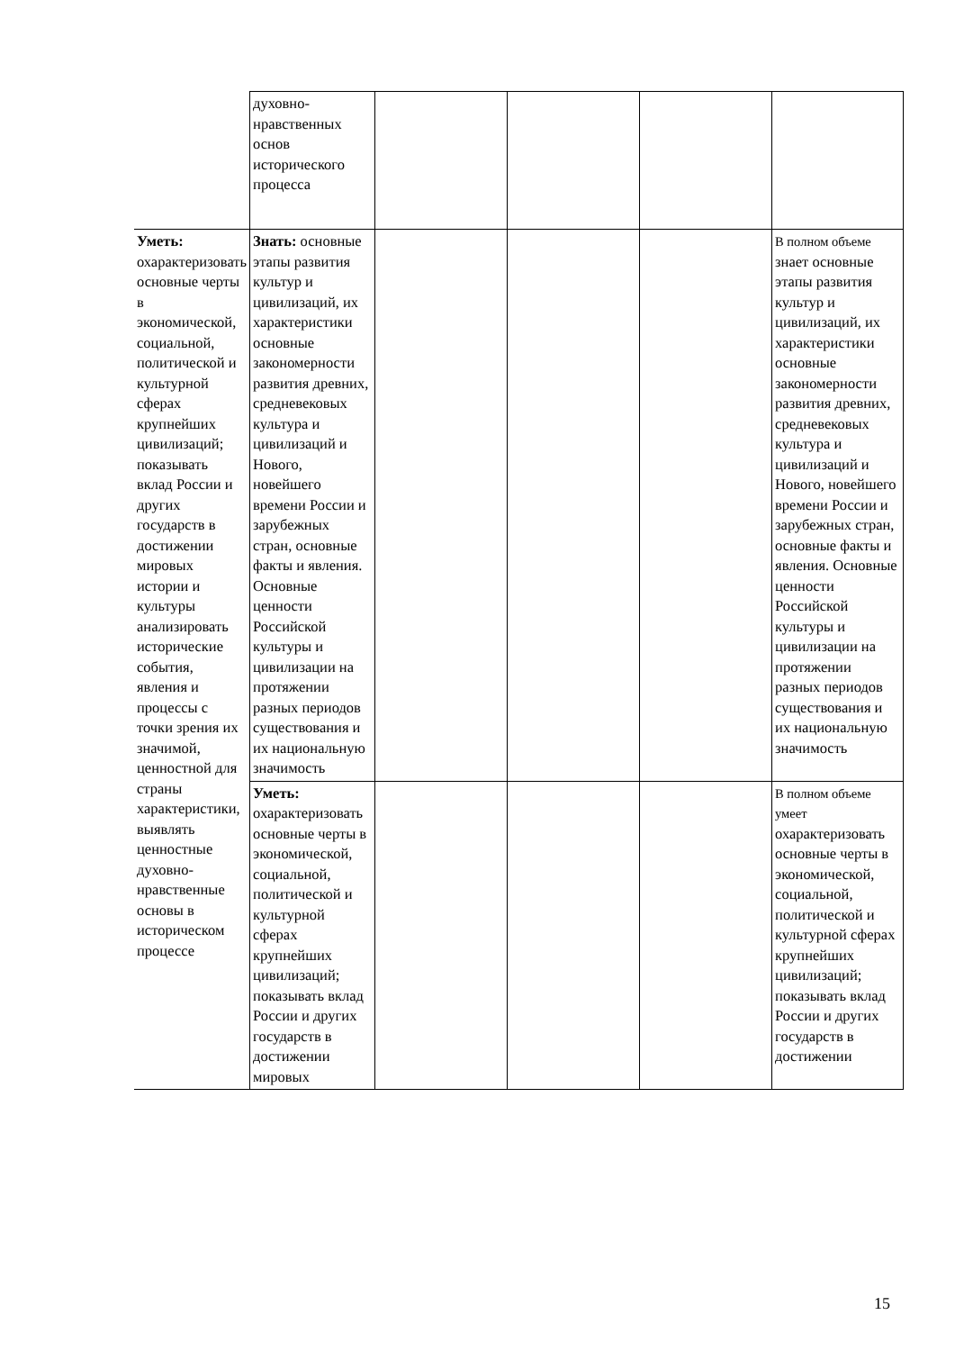| | духовно-нравственных основ исторического процесса | | | | |
| Уметь: охарактеризовать основные черты в экономической, социальной, политической и культурной сферах крупнейших цивилизаций; показывать вклад России и других государств в достижении мировых истории и культуры анализировать исторические события, явления и процессы с точки зрения их значимой, ценностной для страны характеристики, выявлять ценностные духовно-нравственные основы в историческом процессе | Знать: основные этапы развития культур и цивилизаций, их характеристики основные закономерности развития древних, средневековых культура и цивилизаций и Нового, новейшего времени России и зарубежных стран, основные факты и явления. Основные ценности Российской культуры и цивилизации на протяжении разных периодов существования и их национальную значимость | | | | В полном объеме знает основные этапы развития культур и цивилизаций, их характеристики основные закономерности развития древних, средневековых культура и цивилизаций и Нового, новейшего времени России и зарубежных стран, основные факты и явления. Основные ценности Российской культуры и цивилизации на протяжении разных периодов существования и их национальную значимость |
| | Уметь: охарактеризовать основные черты в экономической, социальной, политической и культурной сферах крупнейших цивилизаций; показывать вклад России и других государств в достижении мировых | | | | В полном объеме умеет охарактеризовать основные черты в экономической, социальной, политической и культурной сферах крупнейших цивилизаций; показывать вклад России и других государств в достижении |
15